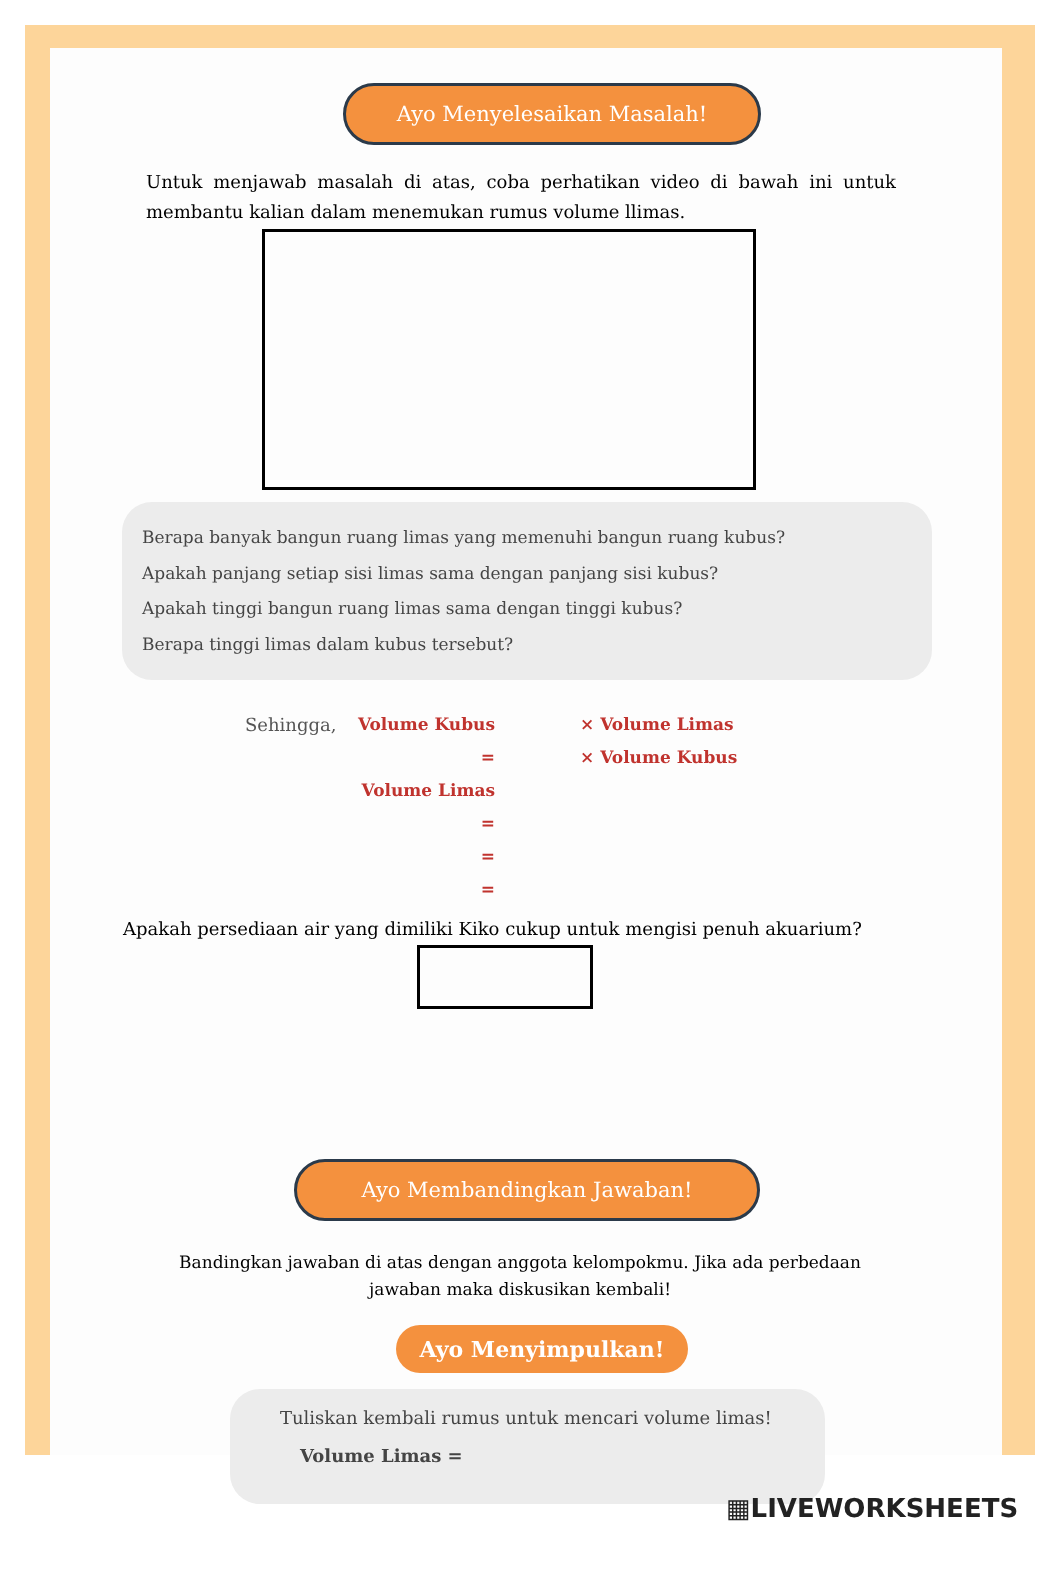Ayo Menyelesaikan Masalah!
Untuk menjawab masalah di atas, coba perhatikan video di bawah ini untuk membantu kalian dalam menemukan rumus volume llimas.
Berapa banyak bangun ruang limas yang memenuhi bangun ruang kubus?
Apakah panjang setiap sisi limas sama dengan panjang sisi kubus?
Apakah tinggi bangun ruang limas sama dengan tinggi kubus?
Berapa tinggi limas dalam kubus tersebut?
Sehingga, Volume Kubus =
Volume Limas =
=
=
× Volume Limas
× Volume Kubus
Apakah persediaan air yang dimiliki Kiko cukup untuk mengisi penuh akuarium?
Ayo Membandingkan Jawaban!
Bandingkan jawaban di atas dengan anggota kelompokmu. Jika ada perbedaan jawaban maka diskusikan kembali!
Ayo Menyimpulkan!
Tuliskan kembali rumus untuk mencari volume limas!
Volume Limas =
▦LIVEWORKSHEETS